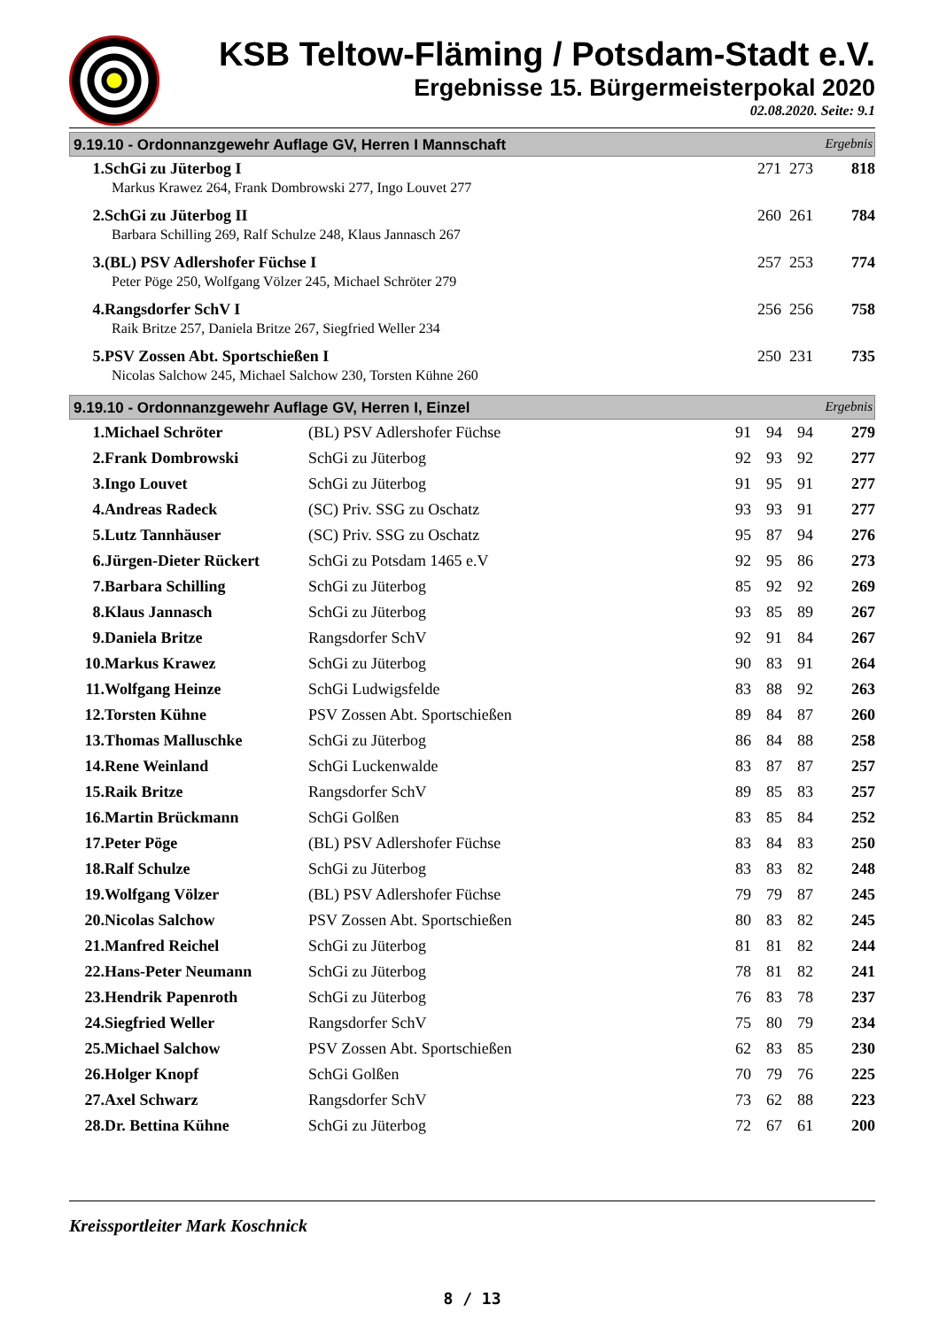KSB Teltow-Fläming / Potsdam-Stadt e.V.
Ergebnisse 15. Bürgermeisterpokal 2020
02.08.2020. Seite: 9.1
9.19.10 - Ordonnanzgewehr Auflage GV, Herren I Mannschaft Ergebnis
| 1. | SchGi zu Jüterbog I | 271 273 | 818 |
| | Markus Krawez 264, Frank Dombrowski 277, Ingo Louvet 277 | | |
| 2. | SchGi zu Jüterbog II | 260 261 | 784 |
| | Barbara Schilling 269, Ralf Schulze 248, Klaus Jannasch 267 | | |
| 3. | (BL) PSV Adlershofer Füchse I | 257 253 | 774 |
| | Peter Pöge 250, Wolfgang Völzer 245, Michael Schröter 279 | | |
| 4. | Rangsdorfer SchV I | 256 256 | 758 |
| | Raik Britze 257, Daniela Britze 267, Siegfried Weller 234 | | |
| 5. | PSV Zossen Abt. Sportschießen I | 250 231 | 735 |
| | Nicolas Salchow 245, Michael Salchow 230, Torsten Kühne 260 | | |
9.19.10 - Ordonnanzgewehr Auflage GV, Herren I, Einzel Ergebnis
| 1. | Michael Schröter | (BL) PSV Adlershofer Füchse | 91 | 94 | 94 | 279 |
| 2. | Frank Dombrowski | SchGi zu Jüterbog | 92 | 93 | 92 | 277 |
| 3. | Ingo Louvet | SchGi zu Jüterbog | 91 | 95 | 91 | 277 |
| 4. | Andreas Radeck | (SC) Priv. SSG zu Oschatz | 93 | 93 | 91 | 277 |
| 5. | Lutz Tannhäuser | (SC) Priv. SSG zu Oschatz | 95 | 87 | 94 | 276 |
| 6. | Jürgen-Dieter Rückert | SchGi zu Potsdam 1465 e.V | 92 | 95 | 86 | 273 |
| 7. | Barbara Schilling | SchGi zu Jüterbog | 85 | 92 | 92 | 269 |
| 8. | Klaus Jannasch | SchGi zu Jüterbog | 93 | 85 | 89 | 267 |
| 9. | Daniela Britze | Rangsdorfer SchV | 92 | 91 | 84 | 267 |
| 10. | Markus Krawez | SchGi zu Jüterbog | 90 | 83 | 91 | 264 |
| 11. | Wolfgang Heinze | SchGi Ludwigsfelde | 83 | 88 | 92 | 263 |
| 12. | Torsten Kühne | PSV Zossen Abt. Sportschießen | 89 | 84 | 87 | 260 |
| 13. | Thomas Malluschke | SchGi zu Jüterbog | 86 | 84 | 88 | 258 |
| 14. | Rene Weinland | SchGi Luckenwalde | 83 | 87 | 87 | 257 |
| 15. | Raik Britze | Rangsdorfer SchV | 89 | 85 | 83 | 257 |
| 16. | Martin Brückmann | SchGi Golßen | 83 | 85 | 84 | 252 |
| 17. | Peter Pöge | (BL) PSV Adlershofer Füchse | 83 | 84 | 83 | 250 |
| 18. | Ralf Schulze | SchGi zu Jüterbog | 83 | 83 | 82 | 248 |
| 19. | Wolfgang Völzer | (BL) PSV Adlershofer Füchse | 79 | 79 | 87 | 245 |
| 20. | Nicolas Salchow | PSV Zossen Abt. Sportschießen | 80 | 83 | 82 | 245 |
| 21. | Manfred Reichel | SchGi zu Jüterbog | 81 | 81 | 82 | 244 |
| 22. | Hans-Peter Neumann | SchGi zu Jüterbog | 78 | 81 | 82 | 241 |
| 23. | Hendrik Papenroth | SchGi zu Jüterbog | 76 | 83 | 78 | 237 |
| 24. | Siegfried Weller | Rangsdorfer SchV | 75 | 80 | 79 | 234 |
| 25. | Michael Salchow | PSV Zossen Abt. Sportschießen | 62 | 83 | 85 | 230 |
| 26. | Holger Knopf | SchGi Golßen | 70 | 79 | 76 | 225 |
| 27. | Axel Schwarz | Rangsdorfer SchV | 73 | 62 | 88 | 223 |
| 28. | Dr. Bettina Kühne | SchGi zu Jüterbog | 72 | 67 | 61 | 200 |
Kreissportleiter Mark Koschnick
8 / 13